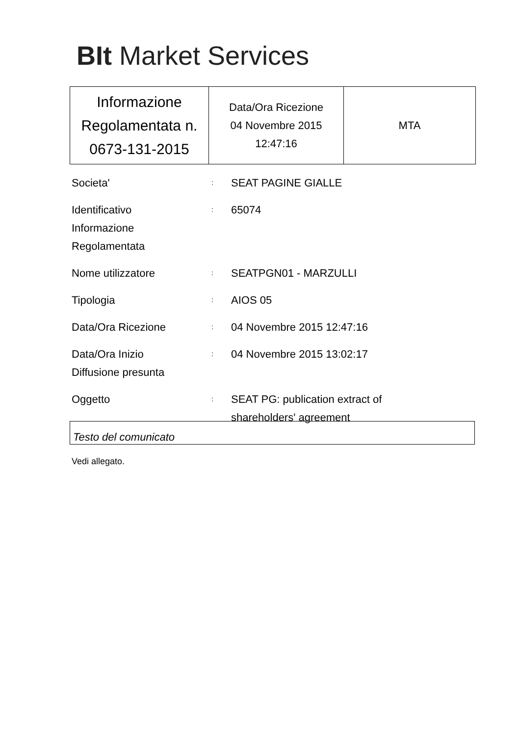BIt Market Services
| Informazione Regolamentata n. 0673-131-2015 | Data/Ora Ricezione 04 Novembre 2015 12:47:16 | MTA |
| Societa' | : | SEAT PAGINE GIALLE |
| Identificativo Informazione Regolamentata | : | 65074 |
| Nome utilizzatore | : | SEATPGN01 - MARZULLI |
| Tipologia | : | AIOS 05 |
| Data/Ora Ricezione | : | 04 Novembre 2015 12:47:16 |
| Data/Ora Inizio Diffusione presunta | : | 04 Novembre 2015 13:02:17 |
| Oggetto | : | SEAT PG: publication extract of shareholders' agreement |
Testo del comunicato
Vedi allegato.